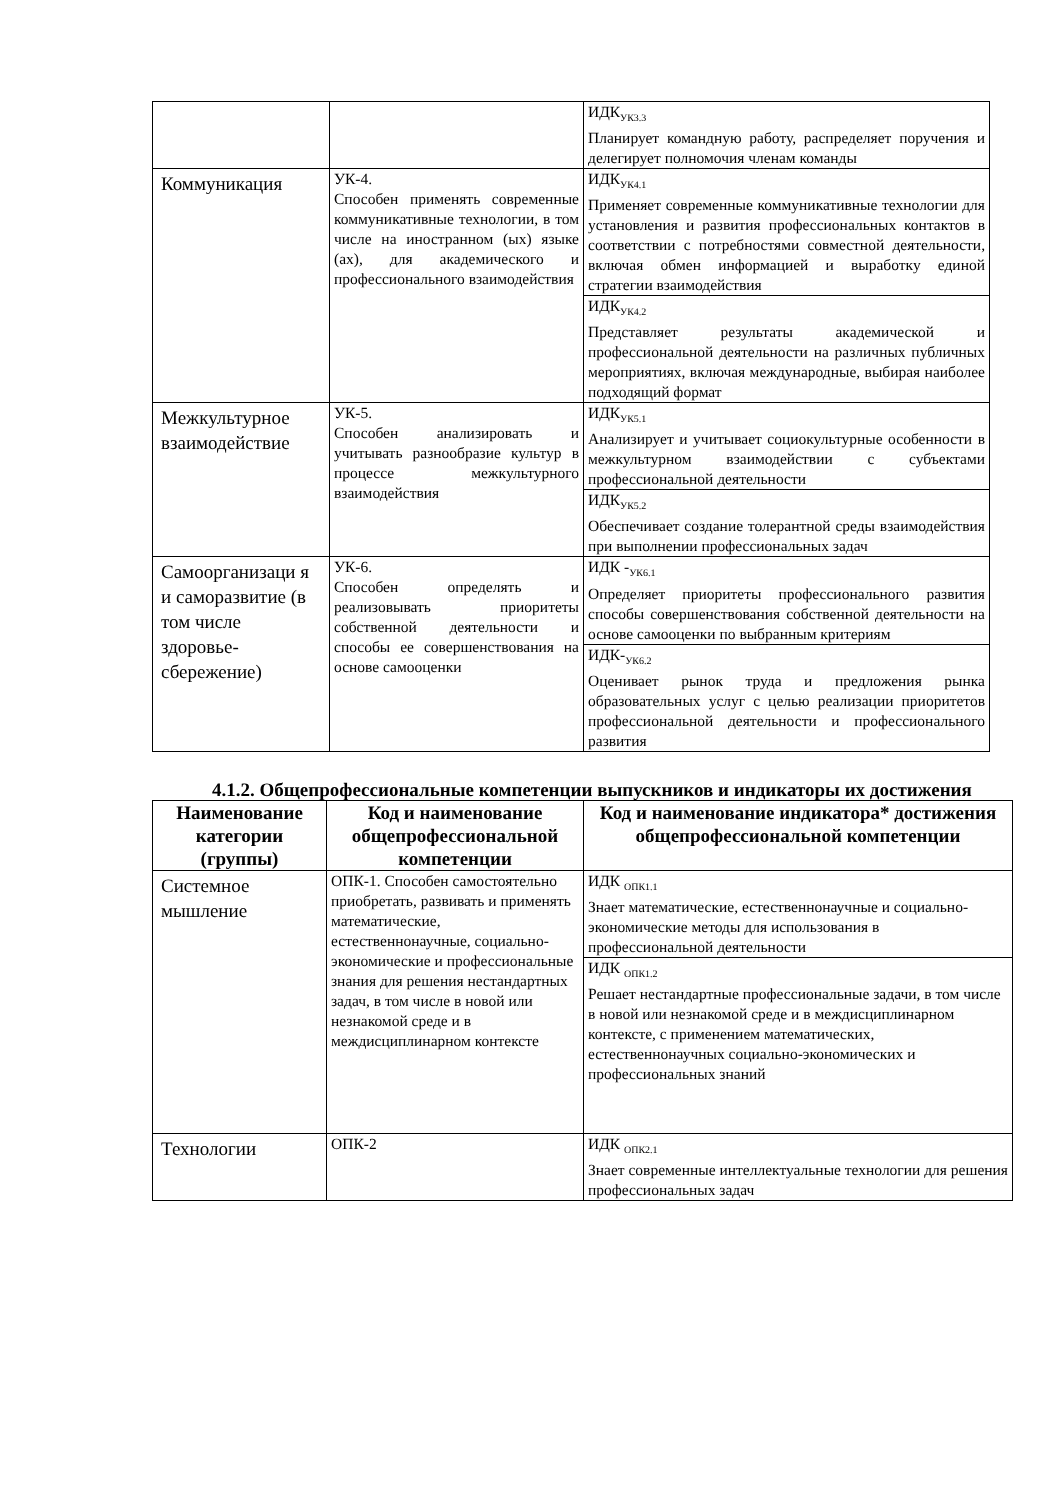| | | ИДК<sub>УК3.3</sub> Планирует командную работу, распределяет поручения и делегирует полномочия членам команды |
| Коммуникация | УК-4. Способен применять современные коммуникативные технологии, в том числе на иностранном (ых) языке (ах), для академического и профессионального взаимодействия | ИДК<sub>УК4.1</sub> Применяет современные коммуникативные технологии для установления и развития профессиональных контактов в соответствии с потребностями совместной деятельности, включая обмен информацией и выработку единой стратегии взаимодействия |
| | | ИДК<sub>УК4.2</sub> Представляет результаты академической и профессиональной деятельности на различных публичных мероприятиях, включая международные, выбирая наиболее подходящий формат |
| Межкультурное взаимодействие | УК-5. Способен анализировать и учитывать разнообразие культур в процессе межкультурного взаимодействия | ИДК<sub>УК5.1</sub> Анализирует и учитывает социокультурные особенности в межкультурном взаимодействии с субъектами профессиональной деятельности |
| | | ИДК<sub>УК5.2</sub> Обеспечивает создание толерантной среды взаимодействия при выполнении профессиональных задач |
| Самоорганизаци я и саморазвитие (в том числе здоровье-сбережение) | УК-6. Способен определять и реализовывать приоритеты собственной деятельности и способы ее совершенствования на основе самооценки | ИДК -<sub>УК6.1</sub> Определяет приоритеты профессионального развития способы совершенствования собственной деятельности на основе самооценки по выбранным критериям |
| | | ИДК-<sub>УК6.2</sub> Оценивает рынок труда и предложения рынка образовательных услуг с целью реализации приоритетов профессиональной деятельности и профессионального развития |
4.1.2. Общепрофессиональные компетенции выпускников и индикаторы их достижения
| Наименование категории (группы) | Код и наименование общепрофессиональной компетенции | Код и наименование индикатора* достижения общепрофессиональной компетенции |
| --- | --- | --- |
| Системное мышление | ОПК-1. Способен самостоятельно приобретать, развивать и применять математические, естественнонаучные, социально-экономические и профессиональные знания для решения нестандартных задач, в том числе в новой или незнакомой среде и в междисциплинарном контексте | ИДК <sub>ОПК1.1</sub> Знает математические, естественнонаучные и социально-экономические методы для использования в профессиональной деятельности |
| | | ИДК <sub>ОПК1.2</sub> Решает нестандартные профессиональные задачи, в том числе в новой или незнакомой среде и в междисциплинарном контексте, с применением математических, естественнонаучных социально-экономических и профессиональных знаний |
| Технологии | ОПК-2 | ИДК <sub>ОПК2.1</sub> Знает современные интеллектуальные технологии для решения профессиональных задач |